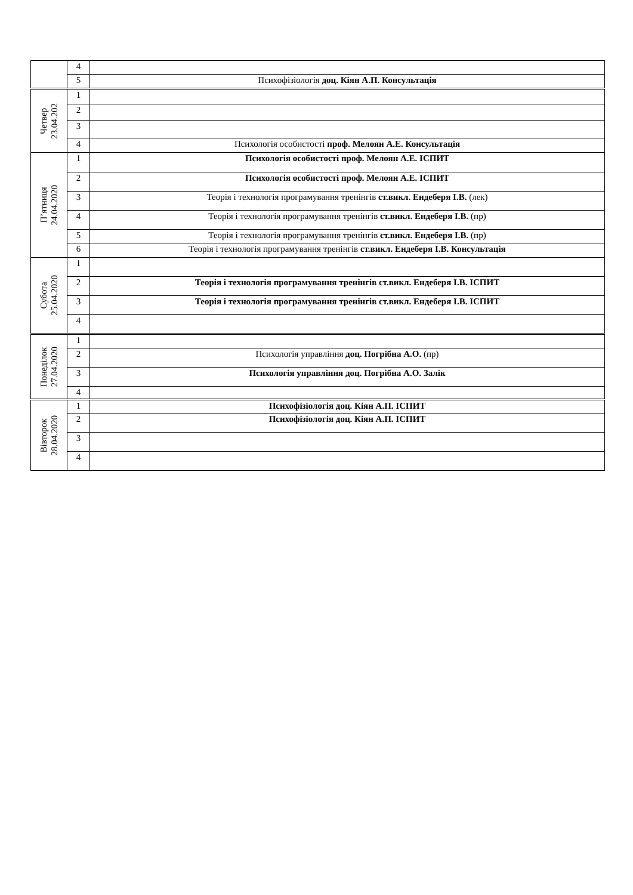| | 4 | |
| | 5 | Психофізіологія доц. Кіян А.П. Консультація |
| Четвер 23.04.202 | 1 | |
| | 2 | |
| | 3 | |
| | 4 | Психологія особистості проф. Мелоян А.Е. Консультація |
| П’ятниця 24.04.2020 | 1 | Психологія особистості проф. Мелоян А.Е. ІСПИТ |
| | 2 | Психологія особистості проф. Мелоян А.Е. ІСПИТ |
| | 3 | Теорія і технологія програмування тренінгів ст.викл. Ендеберя І.В. (лек) |
| | 4 | Теорія і технологія програмування тренінгів ст.викл. Ендеберя І.В. (пр) |
| | 5 | Теорія і технологія програмування тренінгів ст.викл. Ендеберя І.В. (пр) |
| | 6 | Теорія і технологія програмування тренінгів ст.викл. Ендеберя І.В. Консультація |
| Субота 25.04.2020 | 1 | |
| | 2 | Теорія і технологія програмування тренінгів ст.викл. Ендеберя І.В. ІСПИТ |
| | 3 | Теорія і технологія програмування тренінгів ст.викл. Ендеберя І.В. ІСПИТ |
| | 4 | |
| Понеділок 27.04.2020 | 1 | |
| | 2 | Психологія управління доц. Погрібна А.О. (пр) |
| | 3 | Психологія управління доц. Погрібна А.О. Залік |
| | 4 | |
| Вівторок 28.04.2020 | 1 | Психофізіологія доц. Кіян А.П. ІСПИТ |
| | 2 | Психофізіологія доц. Кіян А.П. ІСПИТ |
| | 3 | |
| | 4 | |